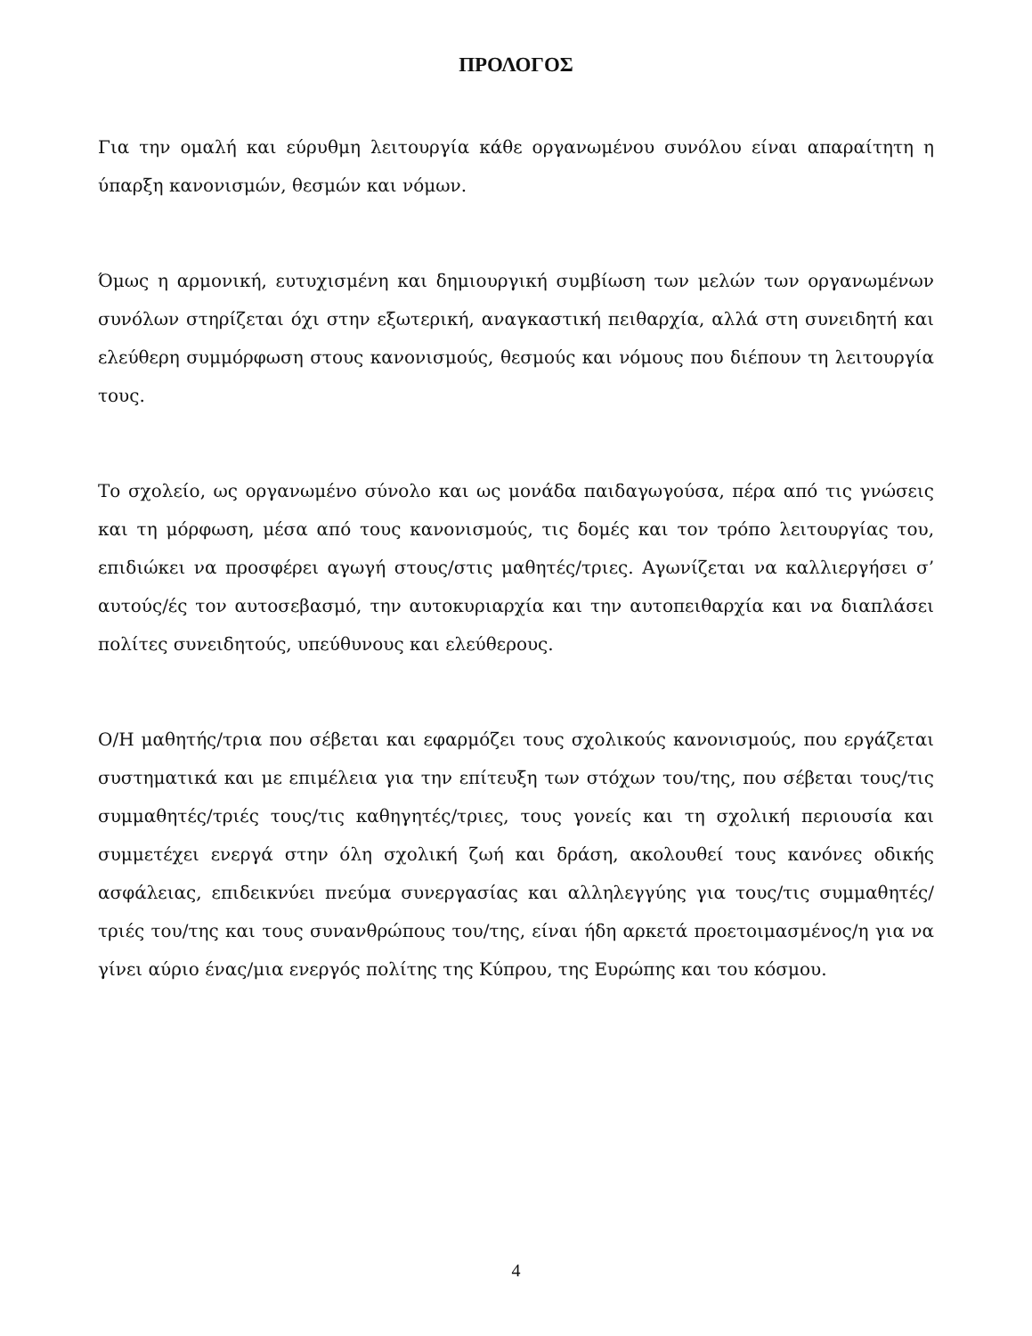ΠΡΟΛΟΓΟΣ
Για την ομαλή και εύρυθμη λειτουργία κάθε οργανωμένου συνόλου είναι απαραίτητη η ύπαρξη κανονισμών, θεσμών και νόμων.
Όμως η αρμονική, ευτυχισμένη και δημιουργική συμβίωση των μελών των οργανωμένων συνόλων στηρίζεται όχι στην εξωτερική, αναγκαστική πειθαρχία, αλλά στη συνειδητή και ελεύθερη συμμόρφωση στους κανονισμούς, θεσμούς και νόμους που διέπουν τη λειτουργία τους.
Το σχολείο, ως οργανωμένο σύνολο και ως μονάδα παιδαγωγούσα, πέρα από τις γνώσεις και τη μόρφωση, μέσα από τους κανονισμούς, τις δομές και τον τρόπο λειτουργίας του, επιδιώκει να προσφέρει αγωγή στους/στις μαθητές/τριες. Αγωνίζεται να καλλιεργήσει σ’ αυτούς/ές τον αυτοσεβασμό, την αυτοκυριαρχία και την αυτοπειθαρχία και να διαπλάσει πολίτες συνειδητούς, υπεύθυνους και ελεύθερους.
Ο/Η μαθητής/τρια που σέβεται και εφαρμόζει τους σχολικούς κανονισμούς, που εργάζεται συστηματικά και με επιμέλεια για την επίτευξη των στόχων του/της, που σέβεται τους/τις συμμαθητές/τριές τους/τις καθηγητές/τριες, τους γονείς και τη σχολική περιουσία και συμμετέχει ενεργά στην όλη σχολική ζωή και δράση, ακολουθεί τους κανόνες οδικής ασφάλειας, επιδεικνύει πνεύμα συνεργασίας και αλληλεγγύης για τους/τις συμμαθητές/τριές του/της και τους συνανθρώπους του/της, είναι ήδη αρκετά προετοιμασμένος/η για να γίνει αύριο ένας/μια ενεργός πολίτης της Κύπρου, της Ευρώπης και του κόσμου.
4